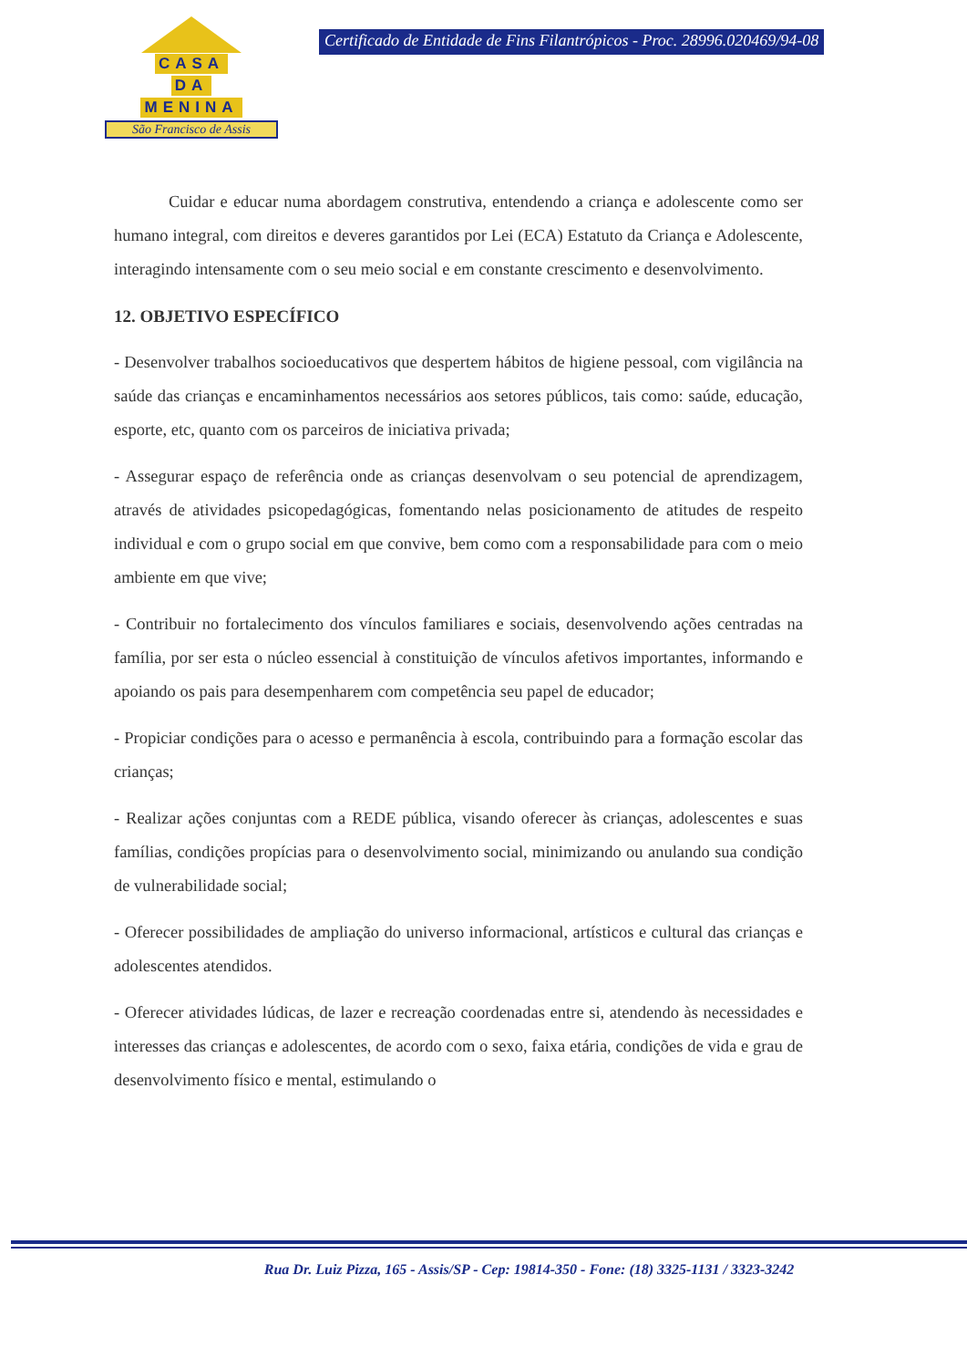CASA
DA
MENINA
São Francisco de Assis
Certificado de Entidade de Fins Filantrópicos - Proc. 28996.020469/94-08
Cuidar e educar numa abordagem construtiva, entendendo a criança e adolescente como ser humano integral, com direitos e deveres garantidos por Lei (ECA) Estatuto da Criança e Adolescente, interagindo intensamente com o seu meio social e em constante crescimento e desenvolvimento.
12. OBJETIVO ESPECÍFICO
- Desenvolver trabalhos socioeducativos que despertem hábitos de higiene pessoal, com vigilância na saúde das crianças e encaminhamentos necessários aos setores públicos, tais como: saúde, educação, esporte, etc, quanto com os parceiros de iniciativa privada;
- Assegurar espaço de referência onde as crianças desenvolvam o seu potencial de aprendizagem, através de atividades psicopedagógicas, fomentando nelas posicionamento de atitudes de respeito individual e com o grupo social em que convive, bem como com a responsabilidade para com o meio ambiente em que vive;
- Contribuir no fortalecimento dos vínculos familiares e sociais, desenvolvendo ações centradas na família, por ser esta o núcleo essencial à constituição de vínculos afetivos importantes, informando e apoiando os pais para desempenharem com competência seu papel de educador;
- Propiciar condições para o acesso e permanência à escola, contribuindo para a formação escolar das crianças;
- Realizar ações conjuntas com a REDE pública, visando oferecer às crianças, adolescentes e suas famílias, condições propícias para o desenvolvimento social, minimizando ou anulando sua condição de vulnerabilidade social;
- Oferecer possibilidades de ampliação do universo informacional, artísticos e cultural das crianças e adolescentes atendidos.
- Oferecer atividades lúdicas, de lazer e recreação coordenadas entre si, atendendo às necessidades e interesses das crianças e adolescentes, de acordo com o sexo, faixa etária, condições de vida e grau de desenvolvimento físico e mental, estimulando o
Rua Dr. Luiz Pizza, 165 - Assis/SP - Cep: 19814-350 - Fone: (18) 3325-1131 / 3323-3242